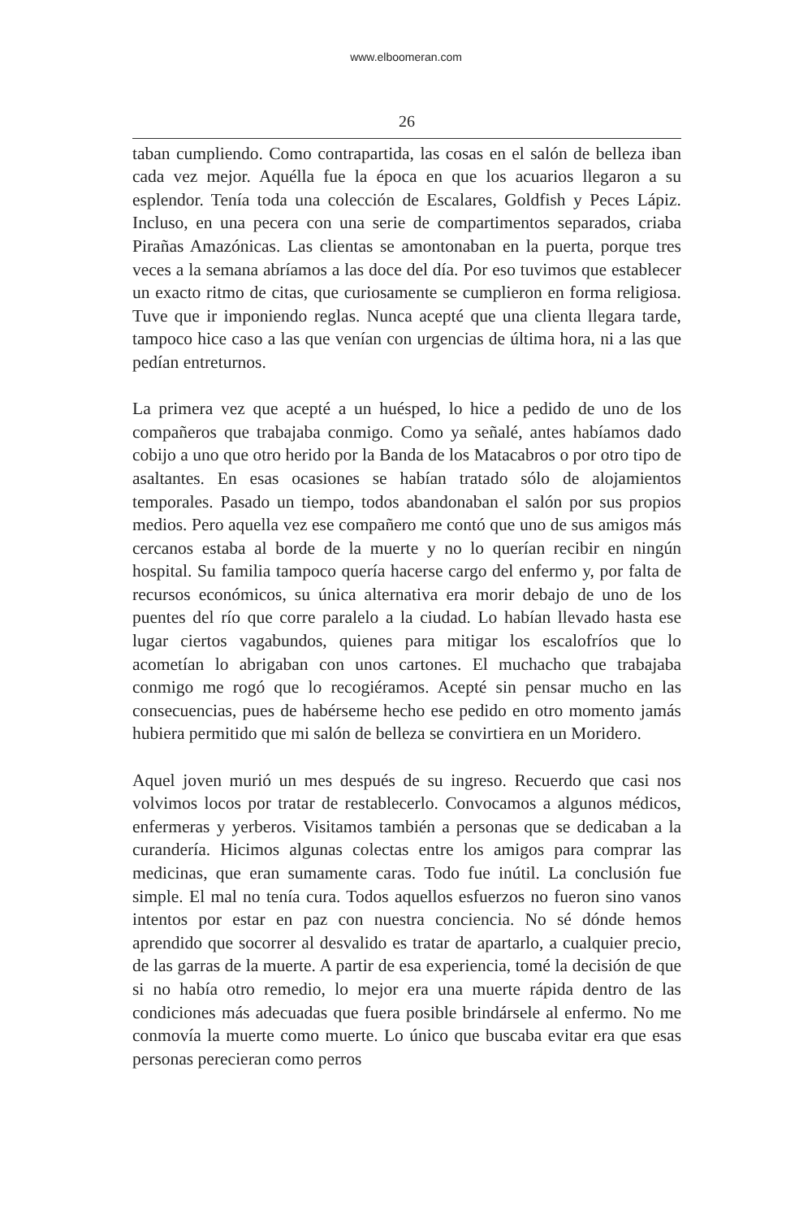www.elboomeran.com
26
taban cumpliendo. Como contrapartida, las cosas en el salón de belleza iban cada vez mejor. Aquélla fue la época en que los acuarios llegaron a su esplendor. Tenía toda una colección de Escalares, Goldfish y Peces Lápiz. Incluso, en una pecera con una serie de compartimentos separados, criaba Pirañas Amazónicas. Las clientas se amontonaban en la puerta, porque tres veces a la semana abríamos a las doce del día. Por eso tuvimos que establecer un exacto ritmo de citas, que curiosamente se cumplieron en forma religiosa. Tuve que ir imponiendo reglas. Nunca acepté que una clienta llegara tarde, tampoco hice caso a las que venían con urgencias de última hora, ni a las que pedían entreturnos.
La primera vez que acepté a un huésped, lo hice a pedido de uno de los compañeros que trabajaba conmigo. Como ya señalé, antes habíamos dado cobijo a uno que otro herido por la Banda de los Matacabros o por otro tipo de asaltantes. En esas ocasiones se habían tratado sólo de alojamientos temporales. Pasado un tiempo, todos abandonaban el salón por sus propios medios. Pero aquella vez ese compañero me contó que uno de sus amigos más cercanos estaba al borde de la muerte y no lo querían recibir en ningún hospital. Su familia tampoco quería hacerse cargo del enfermo y, por falta de recursos económicos, su única alternativa era morir debajo de uno de los puentes del río que corre paralelo a la ciudad. Lo habían llevado hasta ese lugar ciertos vagabundos, quienes para mitigar los escalofríos que lo acometían lo abrigaban con unos cartones. El muchacho que trabajaba conmigo me rogó que lo recogiéramos. Acepté sin pensar mucho en las consecuencias, pues de habérseme hecho ese pedido en otro momento jamás hubiera permitido que mi salón de belleza se convirtiera en un Moridero.
Aquel joven murió un mes después de su ingreso. Recuerdo que casi nos volvimos locos por tratar de restablecerlo. Convocamos a algunos médicos, enfermeras y yerberos. Visitamos también a personas que se dedicaban a la curandería. Hicimos algunas colectas entre los amigos para comprar las medicinas, que eran sumamente caras. Todo fue inútil. La conclusión fue simple. El mal no tenía cura. Todos aquellos esfuerzos no fueron sino vanos intentos por estar en paz con nuestra conciencia. No sé dónde hemos aprendido que socorrer al desvalido es tratar de apartarlo, a cualquier precio, de las garras de la muerte. A partir de esa experiencia, tomé la decisión de que si no había otro remedio, lo mejor era una muerte rápida dentro de las condiciones más adecuadas que fuera posible brindársele al enfermo. No me conmovía la muerte como muerte. Lo único que buscaba evitar era que esas personas perecieran como perros